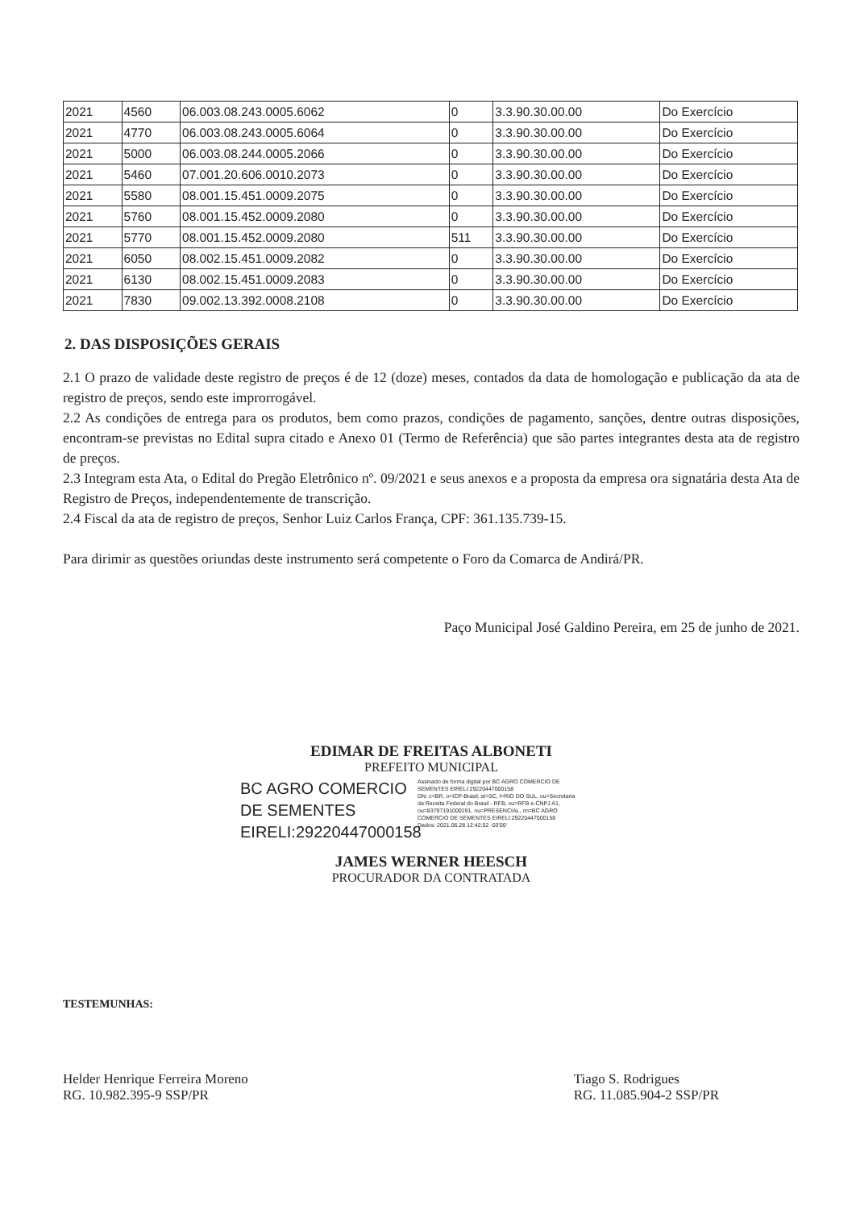| 2021 | 4560 | 06.003.08.243.0005.6062 | 0 | 3.3.90.30.00.00 | Do Exercício |
| 2021 | 4770 | 06.003.08.243.0005.6064 | 0 | 3.3.90.30.00.00 | Do Exercício |
| 2021 | 5000 | 06.003.08.244.0005.2066 | 0 | 3.3.90.30.00.00 | Do Exercício |
| 2021 | 5460 | 07.001.20.606.0010.2073 | 0 | 3.3.90.30.00.00 | Do Exercício |
| 2021 | 5580 | 08.001.15.451.0009.2075 | 0 | 3.3.90.30.00.00 | Do Exercício |
| 2021 | 5760 | 08.001.15.452.0009.2080 | 0 | 3.3.90.30.00.00 | Do Exercício |
| 2021 | 5770 | 08.001.15.452.0009.2080 | 511 | 3.3.90.30.00.00 | Do Exercício |
| 2021 | 6050 | 08.002.15.451.0009.2082 | 0 | 3.3.90.30.00.00 | Do Exercício |
| 2021 | 6130 | 08.002.15.451.0009.2083 | 0 | 3.3.90.30.00.00 | Do Exercício |
| 2021 | 7830 | 09.002.13.392.0008.2108 | 0 | 3.3.90.30.00.00 | Do Exercício |
2. DAS DISPOSIÇÕES GERAIS
2.1 O prazo de validade deste registro de preços é de 12 (doze) meses, contados da data de homologação e publicação da ata de registro de preços, sendo este improrrogável.
2.2 As condições de entrega para os produtos, bem como prazos, condições de pagamento, sanções, dentre outras disposições, encontram-se previstas no Edital supra citado e Anexo 01 (Termo de Referência) que são partes integrantes desta ata de registro de preços.
2.3 Integram esta Ata, o Edital do Pregão Eletrônico nº. 09/2021 e seus anexos e a proposta da empresa ora signatária desta Ata de Registro de Preços, independentemente de transcrição.
2.4 Fiscal da ata de registro de preços, Senhor Luiz Carlos França, CPF: 361.135.739-15.
Para dirimir as questões oriundas deste instrumento será competente o Foro da Comarca de Andirá/PR.
Paço Municipal José Galdino Pereira, em 25 de junho de 2021.
EDIMAR DE FREITAS ALBONETI
PREFEITO MUNICIPAL
BC AGRO COMERCIO DE SEMENTES EIRELI:29220447000158
Assinado de forma digital por BC AGRO COMERCIO DE SEMENTES EIRELI:29220447000158
DN: c=BR, o=ICP-Brasil, st=SC, l=RIO DO SUL, ou=Secretaria da Receita Federal do Brasil - RFB, ou=RFB e-CNPJ A1, ou=83797191000191, ou=PRESENCIAL, cn=BC AGRO COMERCIO DE SEMENTES EIRELI:29220447000158
Dados: 2021.06.28 12:42:52 -03'00'
JAMES WERNER HEESCH
PROCURADOR DA CONTRATADA
TESTEMUNHAS:
Helder Henrique Ferreira Moreno
RG. 10.982.395-9 SSP/PR
Tiago S. Rodrigues
RG. 11.085.904-2 SSP/PR